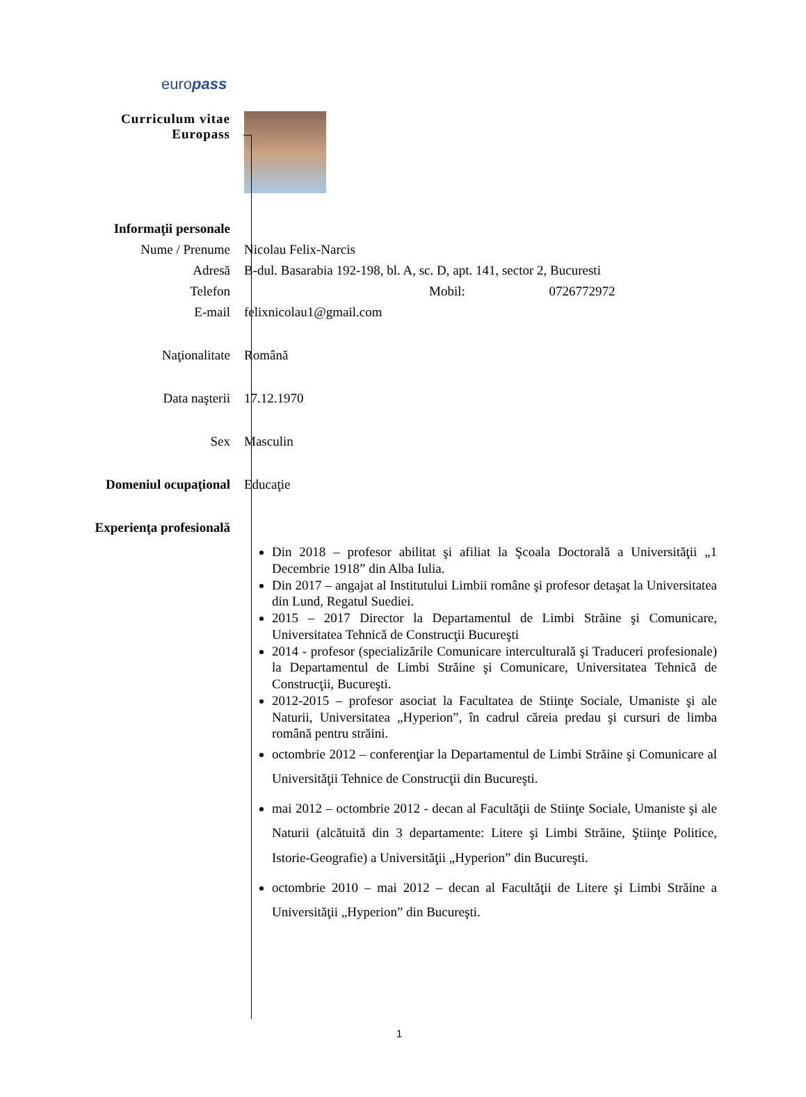europass
Curriculum vitae
Europass
Informaţii personale
Nume / Prenume Nicolau Felix-Narcis
Adresă B-dul. Basarabia 192-198, bl. A, sc. D, apt. 141, sector 2, Bucuresti
Telefon Mobil: 0726772972
E-mail felixnicolau1@gmail.com
Naţionalitate Română
Data naşterii 17.12.1970
Sex Masculin
Domeniul ocupaţional Educaţie
Experienţa profesională
Din 2018 – profesor abilitat şi afiliat la Şcoala Doctorală a Universităţii „1 Decembrie 1918” din Alba Iulia.
Din 2017 – angajat al Institutului Limbii române şi profesor detaşat la Universitatea din Lund, Regatul Suediei.
2015 – 2017 Director la Departamentul de Limbi Străine şi Comunicare, Universitatea Tehnică de Construcţii Bucureşti
2014 - profesor (specializările Comunicare interculturală şi Traduceri profesionale) la Departamentul de Limbi Străine şi Comunicare, Universitatea Tehnică de Construcţii, Bucureşti.
2012-2015 – profesor asociat la Facultatea de Stiinţe Sociale, Umaniste şi ale Naturii, Universitatea „Hyperion”, în cadrul căreia predau şi cursuri de limba română pentru străini.
octombrie 2012 – conferenţiar la Departamentul de Limbi Străine şi Comunicare al Universităţii Tehnice de Construcţii din Bucureşti.
mai 2012 – octombrie 2012 - decan al Facultăţii de Stiinţe Sociale, Umaniste şi ale Naturii (alcătuită din 3 departamente: Litere şi Limbi Străine, Ştiinţe Politice, Istorie-Geografie) a Universităţii „Hyperion” din Bucureşti.
octombrie 2010 – mai 2012 – decan al Facultăţii de Litere şi Limbi Străine a Universităţii „Hyperion” din Bucureşti.
1